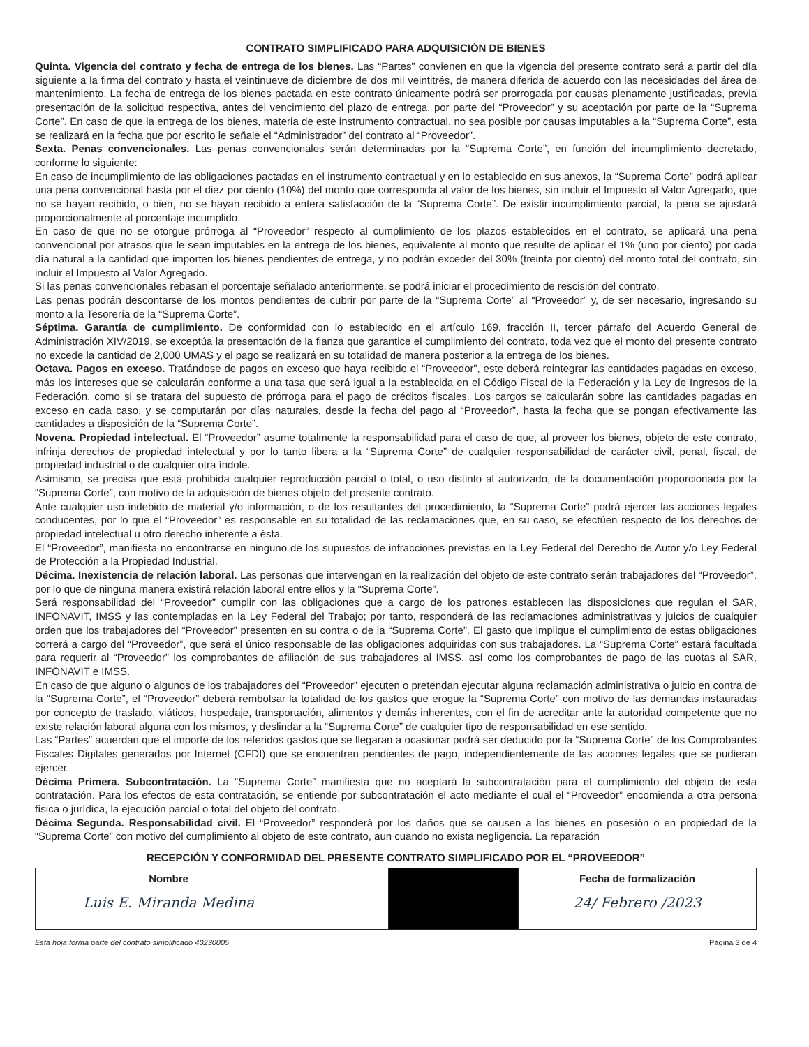CONTRATO SIMPLIFICADO PARA ADQUISICIÓN DE BIENES
Quinta. Vigencia del contrato y fecha de entrega de los bienes. Las “Partes” convienen en que la vigencia del presente contrato será a partir del día siguiente a la firma del contrato y hasta el veintinueve de diciembre de dos mil veintitrés, de manera diferida de acuerdo con las necesidades del área de mantenimiento. La fecha de entrega de los bienes pactada en este contrato únicamente podrá ser prorrogada por causas plenamente justificadas, previa presentación de la solicitud respectiva, antes del vencimiento del plazo de entrega, por parte del “Proveedor” y su aceptación por parte de la “Suprema Corte”. En caso de que la entrega de los bienes, materia de este instrumento contractual, no sea posible por causas imputables a la “Suprema Corte”, esta se realizará en la fecha que por escrito le señale el “Administrador” del contrato al “Proveedor”.
Sexta. Penas convencionales. Las penas convencionales serán determinadas por la “Suprema Corte”, en función del incumplimiento decretado, conforme lo siguiente:
En caso de incumplimiento de las obligaciones pactadas en el instrumento contractual y en lo establecido en sus anexos, la “Suprema Corte” podrá aplicar una pena convencional hasta por el diez por ciento (10%) del monto que corresponda al valor de los bienes, sin incluir el Impuesto al Valor Agregado, que no se hayan recibido, o bien, no se hayan recibido a entera satisfacción de la “Suprema Corte”. De existir incumplimiento parcial, la pena se ajustará proporcionalmente al porcentaje incumplido.
En caso de que no se otorgue prórroga al “Proveedor” respecto al cumplimiento de los plazos establecidos en el contrato, se aplicará una pena convencional por atrasos que le sean imputables en la entrega de los bienes, equivalente al monto que resulte de aplicar el 1% (uno por ciento) por cada día natural a la cantidad que importen los bienes pendientes de entrega, y no podrán exceder del 30% (treinta por ciento) del monto total del contrato, sin incluir el Impuesto al Valor Agregado.
Si las penas convencionales rebasan el porcentaje señalado anteriormente, se podrá iniciar el procedimiento de rescisión del contrato.
Las penas podrán descontarse de los montos pendientes de cubrir por parte de la “Suprema Corte” al “Proveedor” y, de ser necesario, ingresando su monto a la Tesorería de la “Suprema Corte”.
Séptima. Garantía de cumplimiento. De conformidad con lo establecido en el artículo 169, fracción II, tercer párrafo del Acuerdo General de Administración XIV/2019, se exceptúa la presentación de la fianza que garantice el cumplimiento del contrato, toda vez que el monto del presente contrato no excede la cantidad de 2,000 UMAS y el pago se realizará en su totalidad de manera posterior a la entrega de los bienes.
Octava. Pagos en exceso. Tratándose de pagos en exceso que haya recibido el “Proveedor”, este deberá reintegrar las cantidades pagadas en exceso, más los intereses que se calcularán conforme a una tasa que será igual a la establecida en el Código Fiscal de la Federación y la Ley de Ingresos de la Federación, como si se tratara del supuesto de prórroga para el pago de créditos fiscales. Los cargos se calcularán sobre las cantidades pagadas en exceso en cada caso, y se computarán por días naturales, desde la fecha del pago al “Proveedor”, hasta la fecha que se pongan efectivamente las cantidades a disposición de la “Suprema Corte”.
Novena. Propiedad intelectual. El “Proveedor” asume totalmente la responsabilidad para el caso de que, al proveer los bienes, objeto de este contrato, infrinja derechos de propiedad intelectual y por lo tanto libera a la “Suprema Corte” de cualquier responsabilidad de carácter civil, penal, fiscal, de propiedad industrial o de cualquier otra índole.
Asimismo, se precisa que está prohibida cualquier reproducción parcial o total, o uso distinto al autorizado, de la documentación proporcionada por la “Suprema Corte”, con motivo de la adquisición de bienes objeto del presente contrato.
Ante cualquier uso indebido de material y/o información, o de los resultantes del procedimiento, la “Suprema Corte” podrá ejercer las acciones legales conducentes, por lo que el “Proveedor” es responsable en su totalidad de las reclamaciones que, en su caso, se efectúen respecto de los derechos de propiedad intelectual u otro derecho inherente a ésta.
El “Proveedor”, manifiesta no encontrarse en ninguno de los supuestos de infracciones previstas en la Ley Federal del Derecho de Autor y/o Ley Federal de Protección a la Propiedad Industrial.
Décima. Inexistencia de relación laboral. Las personas que intervengan en la realización del objeto de este contrato serán trabajadores del “Proveedor”, por lo que de ninguna manera existirá relación laboral entre ellos y la “Suprema Corte”.
Será responsabilidad del “Proveedor” cumplir con las obligaciones que a cargo de los patrones establecen las disposiciones que regulan el SAR, INFONAVIT, IMSS y las contempladas en la Ley Federal del Trabajo; por tanto, responderá de las reclamaciones administrativas y juicios de cualquier orden que los trabajadores del “Proveedor” presenten en su contra o de la “Suprema Corte”. El gasto que implique el cumplimiento de estas obligaciones correrá a cargo del “Proveedor”, que será el único responsable de las obligaciones adquiridas con sus trabajadores. La “Suprema Corte” estará facultada para requerir al “Proveedor” los comprobantes de afiliación de sus trabajadores al IMSS, así como los comprobantes de pago de las cuotas al SAR, INFONAVIT e IMSS.
En caso de que alguno o algunos de los trabajadores del “Proveedor” ejecuten o pretendan ejecutar alguna reclamación administrativa o juicio en contra de la “Suprema Corte”, el “Proveedor” deberá rembolsar la totalidad de los gastos que erogue la “Suprema Corte” con motivo de las demandas instauradas por concepto de traslado, viáticos, hospedaje, transportación, alimentos y demás inherentes, con el fin de acreditar ante la autoridad competente que no existe relación laboral alguna con los mismos, y deslindar a la “Suprema Corte” de cualquier tipo de responsabilidad en ese sentido.
Las “Partes” acuerdan que el importe de los referidos gastos que se llegaran a ocasionar podrá ser deducido por la “Suprema Corte” de los Comprobantes Fiscales Digitales generados por Internet (CFDI) que se encuentren pendientes de pago, independientemente de las acciones legales que se pudieran ejercer.
Décima Primera. Subcontratación. La “Suprema Corte” manifiesta que no aceptará la subcontratación para el cumplimiento del objeto de esta contratación. Para los efectos de esta contratación, se entiende por subcontratación el acto mediante el cual el “Proveedor” encomienda a otra persona física o jurídica, la ejecución parcial o total del objeto del contrato.
Décima Segunda. Responsabilidad civil. El “Proveedor” responderá por los daños que se causen a los bienes en posesión o en propiedad de la “Suprema Corte” con motivo del cumplimiento al objeto de este contrato, aun cuando no exista negligencia. La reparación
RECEPCIÓN Y CONFORMIDAD DEL PRESENTE CONTRATO SIMPLIFICADO POR EL “PROVEEDOR”
| Nombre Luis E. Miranda Medina | | | Fecha de formalización 24/ Febrero /2023 |
Esta hoja forma parte del contrato simplificado 40230005 Página 3 de 4